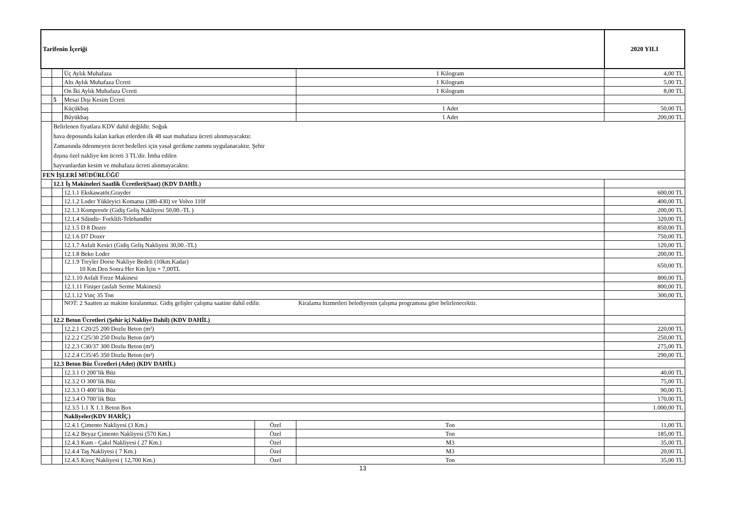| Tarifenin İçeriği | | | | | 2020 YILI |
| | | Üç Aylık Muhafaza | | 1 Kilogram | 4,00 TL |
| | | Altı Aylık Muhafaza Ücreti | | 1 Kilogram | 5,00 TL |
| | | On İki Aylık Muhafaza Ücreti | | 1 Kilogram | 8,00 TL |
| | 5 | Mesai Dışı Kesim Ücreti | | | |
| | | Küçükbaş | | 1 Adet | 50,00 TL |
| | | Büyükbaş | | 1 Adet | 200,00 TL |
| | Belirlenen fiyatlara KDV dahil değildir. Soğuk hava deposunda kalan karkas etlerden ilk 48 saat muhafaza ücreti alınmayacaktır. Zamanında ödenmeyen ücret bedelleri için yasal gecikme zammı uygulanacaktır. Şehir dışına özel nakliye km ücreti 3 TL'dir. İmha edilen hayvanlardan kesim ve muhafaza ücreti alınmayacaktır. | | | | |
| FEN İŞLERİ MÜDÜRLÜĞÜ | | | | | |
| | 12.1 İş Makineleri Saatlik Ücretleri(Saat) (KDV DAHİL) | | | | |
| | | 12.1.1 Ekskawatör,Grayder | | | 600,00 TL |
| | | 12.1.2 Loder Yükleyici Komatsu (380-430) ve Volvo 110f | | | 400,00 TL |
| | | 12.1.3 Kompresör (Gidiş Geliş Nakliyesi 50,00.-TL ) | | | 200,00 TL |
| | | 12.1.4 Silindir- Forklift-Telehandler | | | 320,00 TL |
| | | 12.1.5 D 8 Dozer | | | 850,00 TL |
| | | 12.1.6 D7 Dozer | | | 750,00 TL |
| | | 12.1.7 Asfalt Kesici (Gidiş Geliş Nakliyesi 30,00.-TL) | | | 120,00 TL |
| | | 12.1.8 Beko Loder | | | 200,00 TL |
| | | 12.1.9 Treyler Dorse Nakliye Bedeli (10km.Kadar) 10 Km.Den Sonra Her Km İçin + 7,00TL | | | 650,00 TL |
| | | 12.1.10 Asfalt Freze Makinesi | | | 800,00 TL |
| | | 12.1.11 Finişer (asfalt Serme Makinesi) | | | 800,00 TL |
| | | 12.1.12 Vinç 35 Ton | | | 300,00 TL |
| | | NOT: 2 Saatten az makine kiralanmaz. Gidiş gelişler çalışma saatine dahil edilir. Kiralama hizmetleri belediyenin çalışma programına göre belirlenecektir. | | | |
| | 12.2 Beton Ücretleri (Şehir içi Nakliye Dahil) (KDV DAHİL) | | | | |
| | | 12.2.1 C20/25 200 Dozlu Beton (m³) | | | 220,00 TL |
| | | 12.2.2 C25/30 250 Dozlu Beton (m³) | | | 250,00 TL |
| | | 12.2.3 C30/37 300 Dozlu Beton (m³) | | | 275,00 TL |
| | | 12.2.4 C35/45 350 Dozlu Beton (m³) | | | 290,00 TL |
| | 12.3 Beton Büz Ücretleri (Adet) (KDV DAHİL) | | | | |
| | | 12.3.1 O 200’lik Büz | | | 40,00 TL |
| | | 12.3.2 O 300’lik Büz | | | 75,00 TL |
| | | 12.3.3 O 400’lik Büz | | | 90,00 TL |
| | | 12.3.4 O 700’lik Büz | | | 170,00 TL |
| | | 12.3.5 1.1 X 1.1 Beton Box | | | 1.000,00 TL |
| | | Nakliyeler(KDV HARİÇ) | | | |
| | | 12.4.1 Çimento Nakliyesi (3 Km.) | Özel | Ton | 11,00 TL |
| | | 12.4.2 Beyaz Çimento Nakliyesi (570 Km.) | Özel | Ton | 185,00 TL |
| | | 12.4.3 Kum - Çakıl Nakliyesi ( 27 Km.) | Özel | M3 | 35,00 TL |
| | | 12.4.4 Taş Nakliyesi ( 7 Km.) | Özel | M3 | 20,00 TL |
| | | 12.4.5 Kireç Nakliyesi ( 12,700 Km.) | Özel | Ton | 35,00 TL |
13